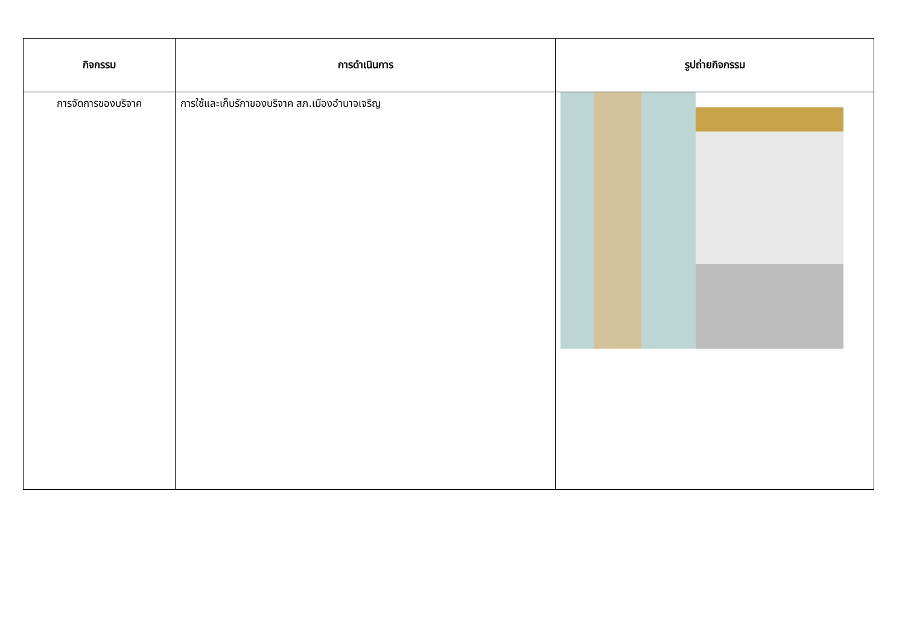| กิจกรรม | การดำเนินการ | รูปถ่ายกิจกรรม |
| --- | --- | --- |
| การจัดการของบริจาค | การใช้และเก็บรักาของบริจาค สภ.เมืองอำนาจเจริญ | |